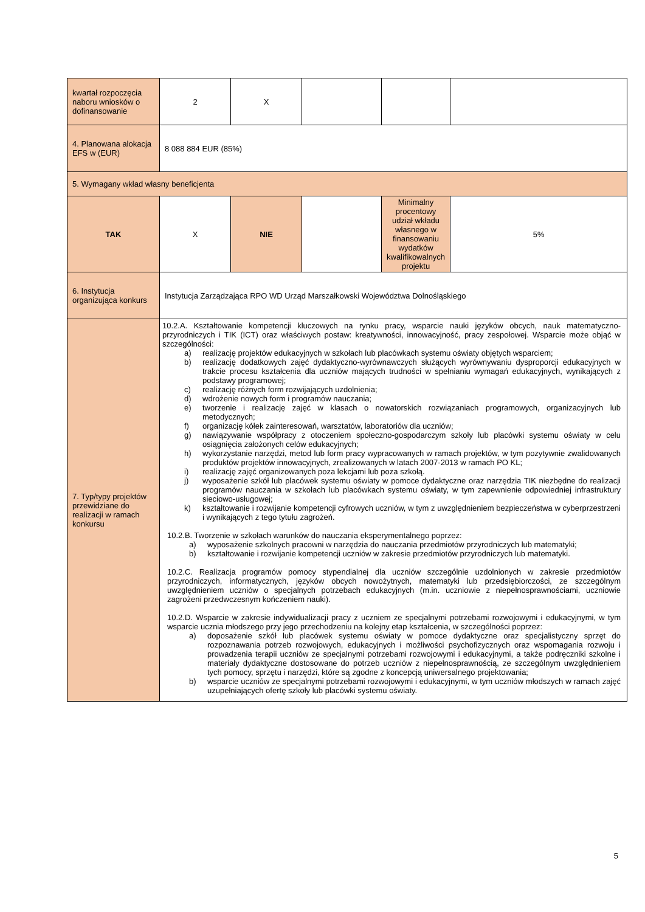| kwartał rozpoczęcia naboru wniosków o dofinansowanie | 2 | X | | | |
| 4. Planowana alokacja EFS w (EUR) | 8 088 884 EUR (85%) | | | | |
| 5. Wymagany wkład własny beneficjenta | | | | | |
| TAK | X | NIE | | Minimalny procentowy udział wkładu własnego w finansowaniu wydatków kwalifikowalnych projektu | 5% |
| 6. Instytucja organizująca konkurs | Instytucja Zarządzająca RPO WD Urząd Marszałkowski Województwa Dolnośląskiego | | | | |
| 7. Typ/typy projektów przewidziane do realizacji w ramach konkursu | 10.2.A. Kształtowanie kompetencji kluczowych na rynku pracy, wsparcie nauki języków obcych, nauk matematyczno-przyrodniczych i TIK (ICT) oraz właściwych postaw: kreatywności, innowacyjność, pracy zespołowej. Wsparcie może objąć w szczególności: a) realizację projektów edukacyjnych w szkołach lub placówkach systemu oświaty objętych wsparciem; b) realizację dodatkowych zajęć dydaktyczno-wyrównawczych służących wyrównywaniu dysproporcji edukacyjnych w trakcie procesu kształcenia dla uczniów mających trudności w spełnianiu wymagań edukacyjnych, wynikających z podstawy programowej; c) realizację różnych form rozwijających uzdolnienia; d) wdrożenie nowych form i programów nauczania; e) tworzenie i realizację zajęć w klasach o nowatorskich rozwiązaniach programowych, organizacyjnych lub metodycznych; f) organizację kółek zainteresowań, warsztatów, laboratoriów dla uczniów; g) nawiązywanie współpracy z otoczeniem społeczno-gospodarczym szkoły lub placówki systemu oświaty w celu osiągnięcia założonych celów edukacyjnych; h) wykorzystanie narzędzi, metod lub form pracy wypracowanych w ramach projektów, w tym pozytywnie zwalidowanych produktów projektów innowacyjnych, zrealizowanych w latach 2007-2013 w ramach PO KL; i) realizację zajęć organizowanych poza lekcjami lub poza szkołą. j) wyposażenie szkół lub placówek systemu oświaty w pomoce dydaktyczne oraz narzędzia TIK niezbędne do realizacji programów nauczania w szkołach lub placówkach systemu oświaty, w tym zapewnienie odpowiedniej infrastruktury sieciowo-usługowej; k) kształtowanie i rozwijanie kompetencji cyfrowych uczniów, w tym z uwzględnieniem bezpieczeństwa w cyberprzestrzeni i wynikających z tego tytułu zagrożeń. 10.2.B. Tworzenie w szkołach warunków do nauczania eksperymentalnego poprzez: a) wyposażenie szkolnych pracowni w narzędzia do nauczania przedmiotów przyrodniczych lub matematyki; b) kształtowanie i rozwijanie kompetencji uczniów w zakresie przedmiotów przyrodniczych lub matematyki. 10.2.C. Realizacja programów pomocy stypendialnej dla uczniów szczególnie uzdolnionych w zakresie przedmiotów przyrodniczych, informatycznych, języków obcych nowożytnych, matematyki lub przedsiębiorczości, ze szczególnym uwzględnieniem uczniów o specjalnych potrzebach edukacyjnych (m.in. uczniowie z niepełnosprawnościami, uczniowie zagrożeni przedwczesnym kończeniem nauki). 10.2.D. Wsparcie w zakresie indywidualizacji pracy z uczniem ze specjalnymi potrzebami rozwojowymi i edukacyjnymi, w tym wsparcie ucznia młodszego przy jego przechodzeniu na kolejny etap kształcenia, w szczególności poprzez: a) doposażenie szkół lub placówek systemu oświaty w pomoce dydaktyczne oraz specjalistyczny sprzęt do rozpoznawania potrzeb rozwojowych, edukacyjnych i możliwości psychofizycznych oraz wspomagania rozwoju i prowadzenia terapii uczniów ze specjalnymi potrzebami rozwojowymi i edukacyjnymi, a także podręczniki szkolne i materiały dydaktyczne dostosowane do potrzeb uczniów z niepełnosprawnością, ze szczególnym uwzględnieniem tych pomocy, sprzętu i narzędzi, które są zgodne z koncepcją uniwersalnego projektowania; b) wsparcie uczniów ze specjalnymi potrzebami rozwojowymi i edukacyjnymi, w tym uczniów młodszych w ramach zajęć uzupełniających ofertę szkoły lub placówki systemu oświaty. | | | | |
5